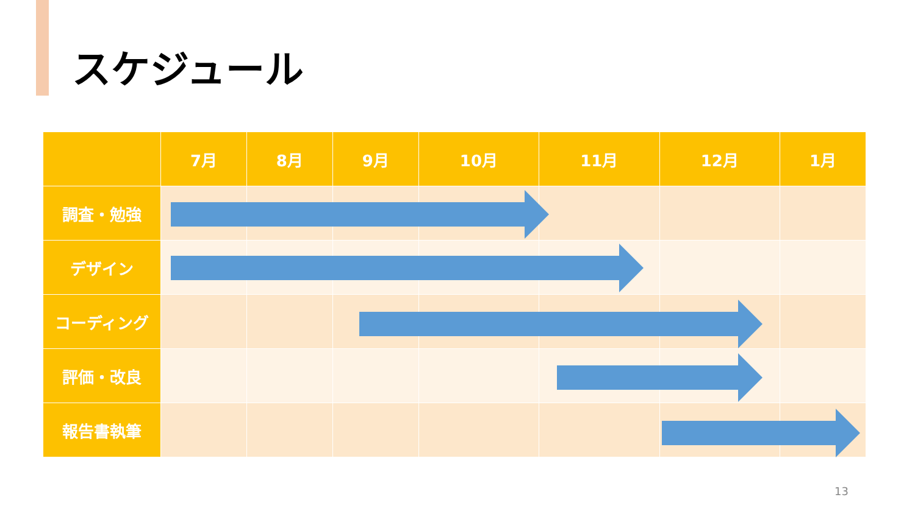スケジュール
| | 7月 | 8月 | 9月 | 10月 | 11月 | 12月 | 1月 |
| --- | --- | --- | --- | --- | --- | --- | --- |
| 調査・勉強 | | | | | | | |
| デザイン | | | | | | | |
| コーディング | | | | | | | |
| 評価・改良 | | | | | | | |
| 報告書執筆 | | | | | | | |
13